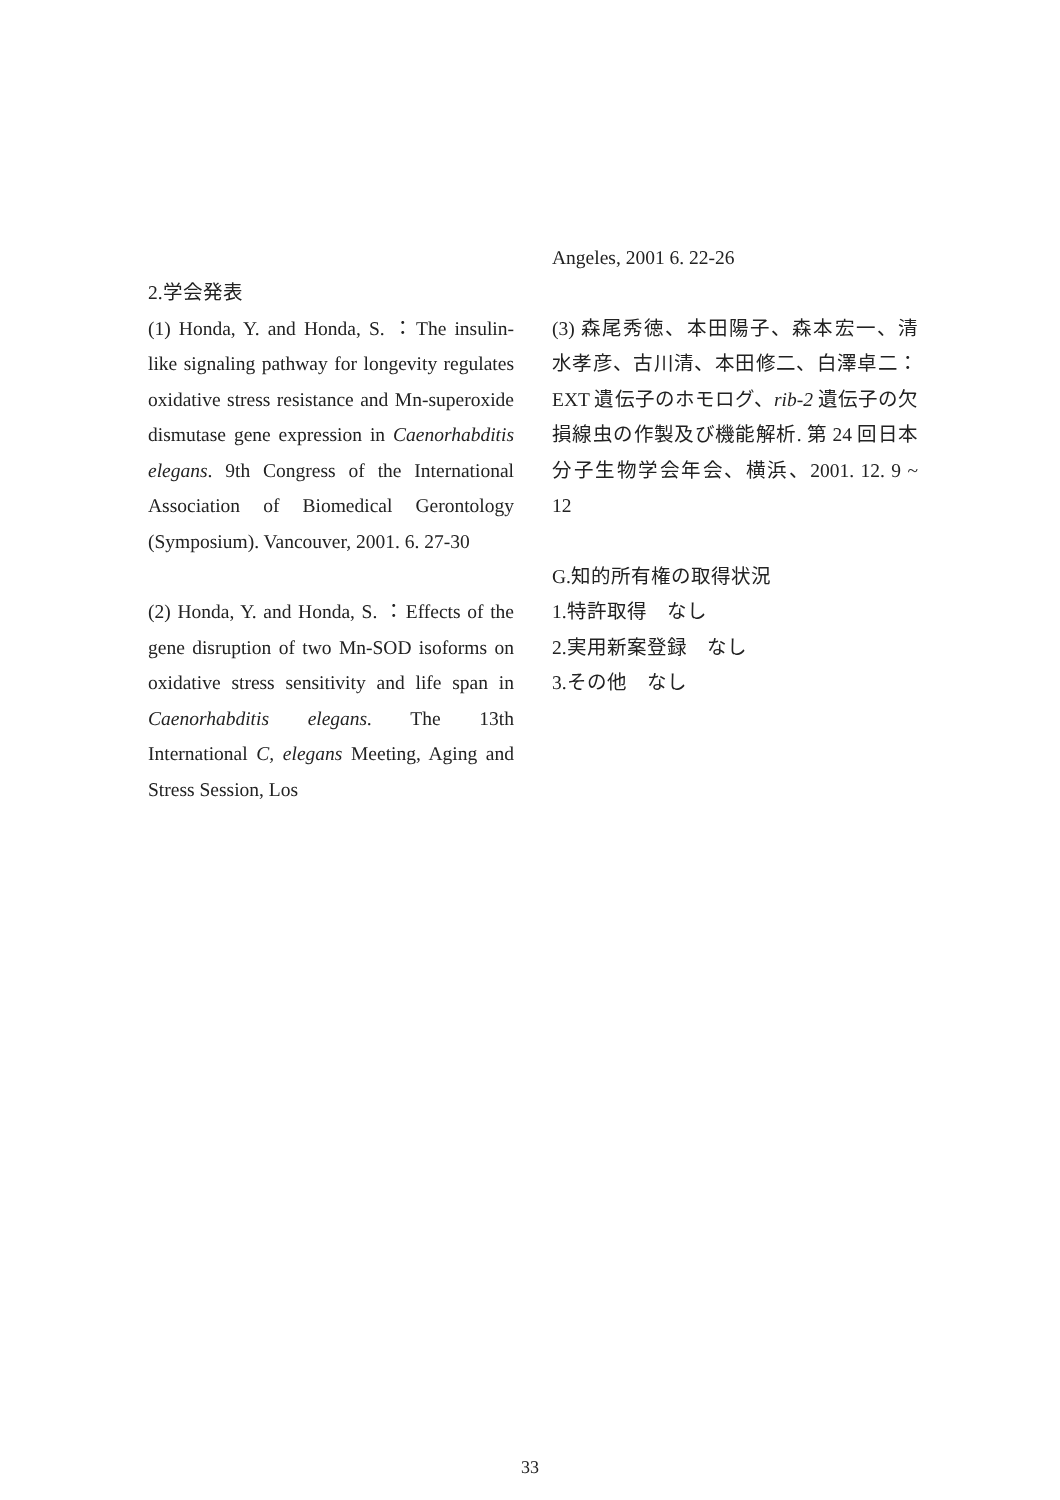2.学会発表
(1) Honda, Y. and Honda, S. ：The insulin-like signaling pathway for longevity regulates oxidative stress resistance and Mn-superoxide dismutase gene expression in Caenorhabditis elegans. 9th Congress of the International Association of Biomedical Gerontology (Symposium). Vancouver, 2001. 6. 27-30
(2) Honda, Y. and Honda, S. ：Effects of the gene disruption of two Mn-SOD isoforms on oxidative stress sensitivity and life span in Caenorhabditis elegans. The 13th International C, elegans Meeting, Aging and Stress Session, Los
Angeles, 2001 6. 22-26
(3) 森尾秀徳、本田陽子、森本宏一、清水孝彦、古川清、本田修二、白澤卓二：EXT 遺伝子のホモログ、rib-2 遺伝子の欠損線虫の作製及び機能解析. 第 24 回日本分子生物学会年会、横浜、2001. 12. 9 ~ 12
G.知的所有権の取得状況
1.特許取得　なし
2.実用新案登録　なし
3.その他　なし
33